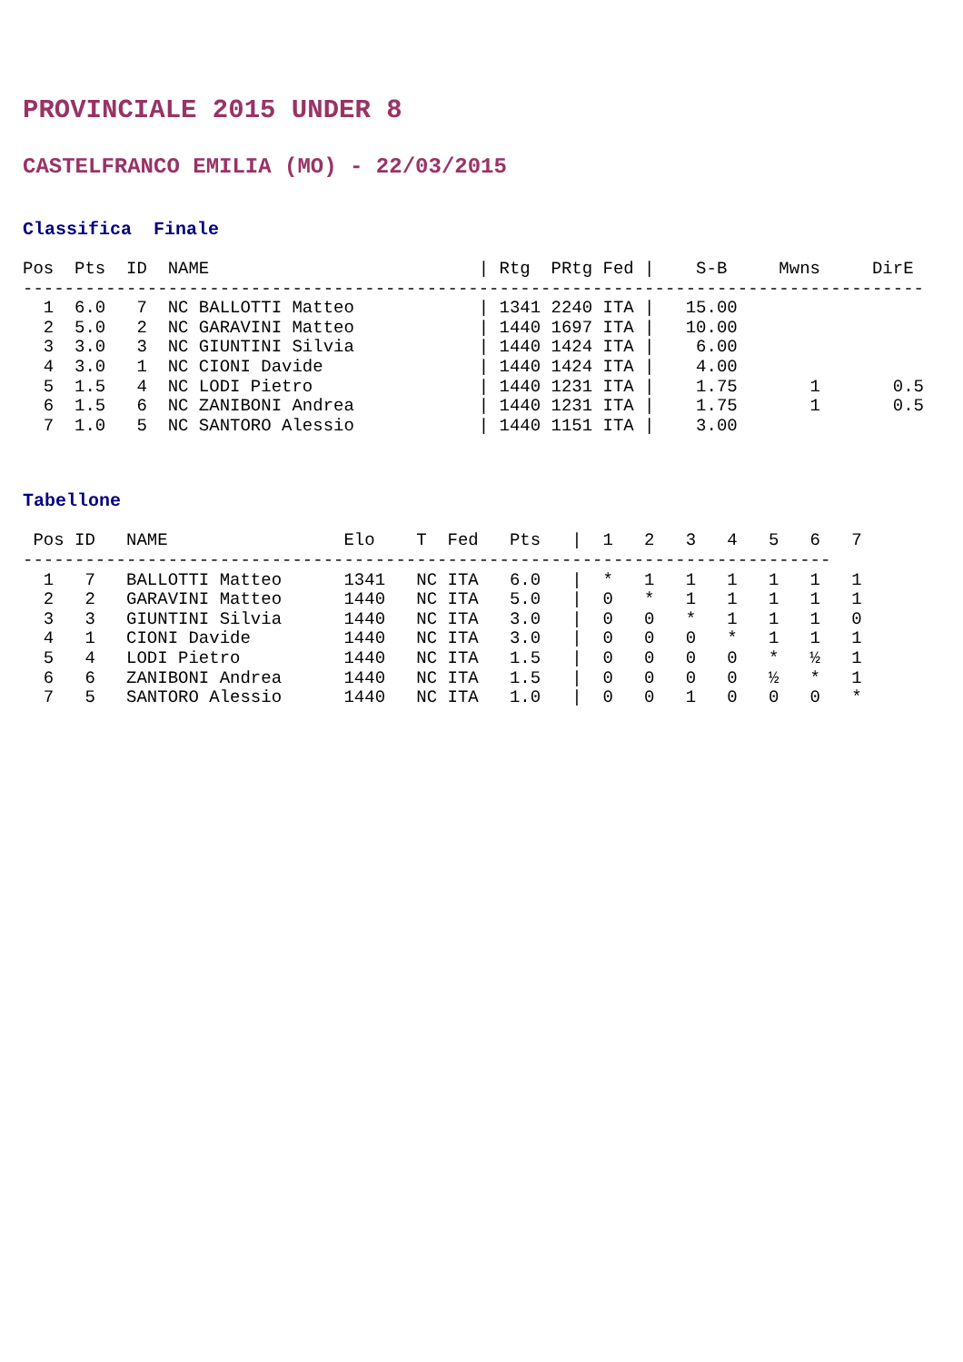PROVINCIALE 2015 UNDER 8
CASTELFRANCO EMILIA (MO) - 22/03/2015
Classifica Finale
Pos  Pts  ID  NAME                          | Rtg  PRtg Fed |    S-B     Mwns     DirE
---------------------------------------------------------------------------------------
  1  6.0   7  NC BALLOTTI Matteo            | 1341 2240 ITA |   15.00
  2  5.0   2  NC GARAVINI Matteo            | 1440 1697 ITA |   10.00
  3  3.0   3  NC GIUNTINI Silvia            | 1440 1424 ITA |    6.00
  4  3.0   1  NC CIONI Davide               | 1440 1424 ITA |    4.00
  5  1.5   4  NC LODI Pietro                | 1440 1231 ITA |    1.75       1       0.5
  6  1.5   6  NC ZANIBONI Andrea            | 1440 1231 ITA |    1.75       1       0.5
  7  1.0   5  NC SANTORO Alessio            | 1440 1151 ITA |    3.00
Tabellone
 Pos ID   NAME                 Elo    T  Fed   Pts   |  1   2   3   4   5   6   7
------------------------------------------------------------------------------
  1   7   BALLOTTI Matteo      1341   NC ITA   6.0   |  *   1   1   1   1   1   1
  2   2   GARAVINI Matteo      1440   NC ITA   5.0   |  0   *   1   1   1   1   1
  3   3   GIUNTINI Silvia      1440   NC ITA   3.0   |  0   0   *   1   1   1   0
  4   1   CIONI Davide         1440   NC ITA   3.0   |  0   0   0   *   1   1   1
  5   4   LODI Pietro          1440   NC ITA   1.5   |  0   0   0   0   *   ½   1
  6   6   ZANIBONI Andrea      1440   NC ITA   1.5   |  0   0   0   0   ½   *   1
  7   5   SANTORO Alessio      1440   NC ITA   1.0   |  0   0   1   0   0   0   *